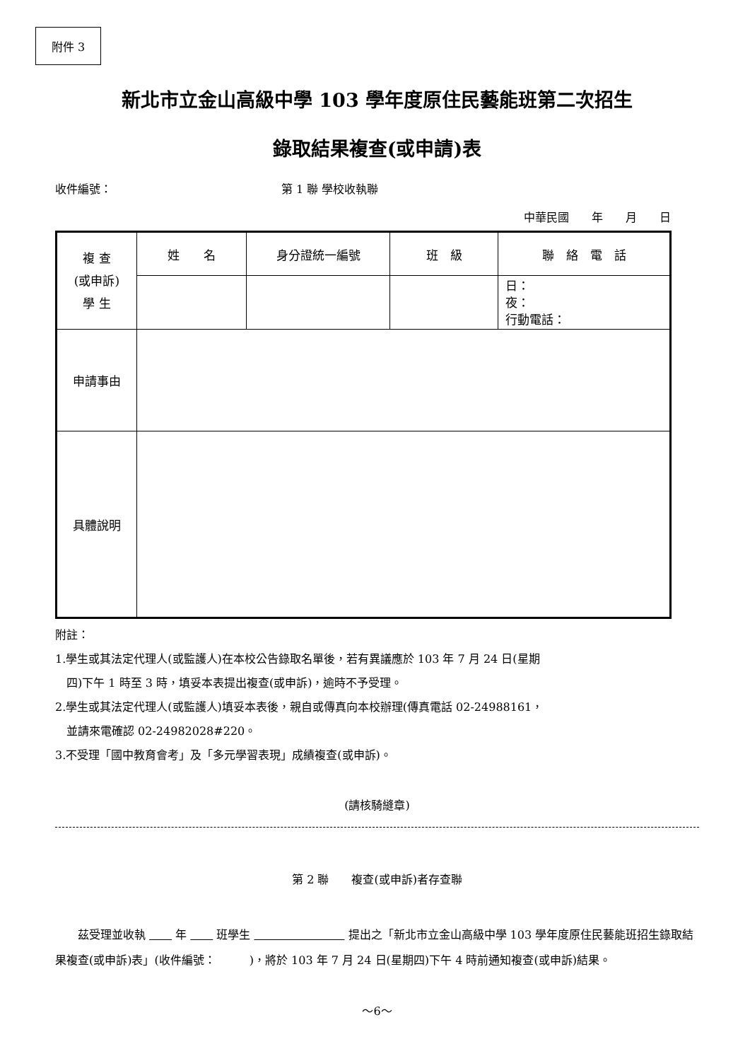附件 3
新北市立金山高級中學 103 學年度原住民藝能班第二次招生
錄取結果複查(或申請)表
收件編號： 第 1 聯 學校收執聯
中華民國　　年　　月　　日
| 複 查 (或申訴) 學 生 | 姓 名 | 身分證統一編號 | 班 級 | 聯 絡 電 話 |
| | | | | 日： 夜： 行動電話： |
| 申請事由 | | | | |
| 具體說明 | | | | |
附註：
1.學生或其法定代理人(或監護人)在本校公告錄取名單後，若有異議應於 103 年 7 月 24 日(星期
　四)下午 1 時至 3 時，填妥本表提出複查(或申訴)，逾時不予受理。
2.學生或其法定代理人(或監護人)填妥本表後，親自或傳真向本校辦理(傳真電話 02-24988161，
　並請來電確認 02-24982028#220。
3.不受理「國中教育會考」及「多元學習表現」成績複查(或申訴)。
(請核騎縫章)
第 2 聯　　複查(或申訴)者存查聯
　　茲受理並收執 　　 年 　　 班學生 　　　　　　　　 提出之「新北市立金山高級中學 103 學年度原住民藝能班招生錄取結果複查(或申訴)表」(收件編號：　　　)，將於 103 年 7 月 24 日(星期四)下午 4 時前通知複查(或申訴)結果。
～6～